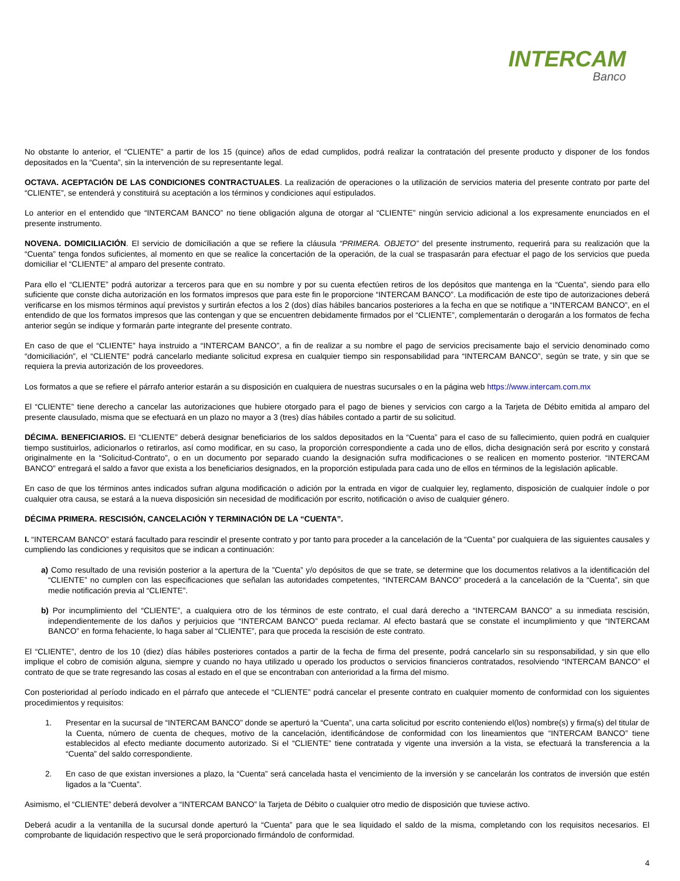INTERCAM
Banco
No obstante lo anterior, el “CLIENTE” a partir de los 15 (quince) años de edad cumplidos, podrá realizar la contratación del presente producto y disponer de los fondos depositados en la “Cuenta”, sin la intervención de su representante legal.
OCTAVA. ACEPTACIÓN DE LAS CONDICIONES CONTRACTUALES. La realización de operaciones o la utilización de servicios materia del presente contrato por parte del “CLIENTE”, se entenderá y constituirá su aceptación a los términos y condiciones aquí estipulados.
Lo anterior en el entendido que “INTERCAM BANCO” no tiene obligación alguna de otorgar al “CLIENTE” ningún servicio adicional a los expresamente enunciados en el presente instrumento.
NOVENA. DOMICILIACIÓN. El servicio de domiciliación a que se refiere la cláusula “PRIMERA. OBJETO” del presente instrumento, requerirá para su realización que la “Cuenta” tenga fondos suficientes, al momento en que se realice la concertación de la operación, de la cual se traspasarán para efectuar el pago de los servicios que pueda domiciliar el “CLIENTE” al amparo del presente contrato.
Para ello el “CLIENTE” podrá autorizar a terceros para que en su nombre y por su cuenta efectúen retiros de los depósitos que mantenga en la “Cuenta”, siendo para ello suficiente que conste dicha autorización en los formatos impresos que para este fin le proporcione “INTERCAM BANCO”. La modificación de este tipo de autorizaciones deberá verificarse en los mismos términos aquí previstos y surtirán efectos a los 2 (dos) días hábiles bancarios posteriores a la fecha en que se notifique a “INTERCAM BANCO”, en el entendido de que los formatos impresos que las contengan y que se encuentren debidamente firmados por el “CLIENTE”, complementarán o derogarán a los formatos de fecha anterior según se indique y formarán parte integrante del presente contrato.
En caso de que el “CLIENTE” haya instruido a “INTERCAM BANCO”, a fin de realizar a su nombre el pago de servicios precisamente bajo el servicio denominado como “domiciliación”, el “CLIENTE” podrá cancelarlo mediante solicitud expresa en cualquier tiempo sin responsabilidad para “INTERCAM BANCO”, según se trate, y sin que se requiera la previa autorización de los proveedores.
Los formatos a que se refiere el párrafo anterior estarán a su disposición en cualquiera de nuestras sucursales o en la página web https://www.intercam.com.mx
El “CLIENTE” tiene derecho a cancelar las autorizaciones que hubiere otorgado para el pago de bienes y servicios con cargo a la Tarjeta de Débito emitida al amparo del presente clausulado, misma que se efectuará en un plazo no mayor a 3 (tres) días hábiles contado a partir de su solicitud.
DÉCIMA. BENEFICIARIOS. El “CLIENTE” deberá designar beneficiarios de los saldos depositados en la “Cuenta” para el caso de su fallecimiento, quien podrá en cualquier tiempo sustituirlos, adicionarlos o retirarlos, así como modificar, en su caso, la proporción correspondiente a cada uno de ellos, dicha designación será por escrito y constará originalmente en la “Solicitud-Contrato”, o en un documento por separado cuando la designación sufra modificaciones o se realicen en momento posterior. “INTERCAM BANCO” entregará el saldo a favor que exista a los beneficiarios designados, en la proporción estipulada para cada uno de ellos en términos de la legislación aplicable.
En caso de que los términos antes indicados sufran alguna modificación o adición por la entrada en vigor de cualquier ley, reglamento, disposición de cualquier índole o por cualquier otra causa, se estará a la nueva disposición sin necesidad de modificación por escrito, notificación o aviso de cualquier género.
DÉCIMA PRIMERA. RESCISIÓN, CANCELACIÓN Y TERMINACIÓN DE LA “CUENTA”.
I. “INTERCAM BANCO” estará facultado para rescindir el presente contrato y por tanto para proceder a la cancelación de la “Cuenta” por cualquiera de las siguientes causales y cumpliendo las condiciones y requisitos que se indican a continuación:
a) Como resultado de una revisión posterior a la apertura de la ”Cuenta” y/o depósitos de que se trate, se determine que los documentos relativos a la identificación del “CLIENTE” no cumplen con las especificaciones que señalan las autoridades competentes, “INTERCAM BANCO” procederá a la cancelación de la “Cuenta”, sin que medie notificación previa al “CLIENTE”.
b) Por incumplimiento del “CLIENTE”, a cualquiera otro de los términos de este contrato, el cual dará derecho a “INTERCAM BANCO” a su inmediata rescisión, independientemente de los daños y perjuicios que “INTERCAM BANCO” pueda reclamar. Al efecto bastará que se constate el incumplimiento y que “INTERCAM BANCO” en forma fehaciente, lo haga saber al “CLIENTE”, para que proceda la rescisión de este contrato.
El “CLIENTE”, dentro de los 10 (diez) días hábiles posteriores contados a partir de la fecha de firma del presente, podrá cancelarlo sin su responsabilidad, y sin que ello implique el cobro de comisión alguna, siempre y cuando no haya utilizado u operado los productos o servicios financieros contratados, resolviendo “INTERCAM BANCO” el contrato de que se trate regresando las cosas al estado en el que se encontraban con anterioridad a la firma del mismo.
Con posterioridad al período indicado en el párrafo que antecede el “CLIENTE” podrá cancelar el presente contrato en cualquier momento de conformidad con los siguientes procedimientos y requisitos:
1. Presentar en la sucursal de “INTERCAM BANCO” donde se aperturó la “Cuenta”, una carta solicitud por escrito conteniendo el(los) nombre(s) y firma(s) del titular de la Cuenta, número de cuenta de cheques, motivo de la cancelación, identificándose de conformidad con los lineamientos que “INTERCAM BANCO” tiene establecidos al efecto mediante documento autorizado. Si el “CLIENTE” tiene contratada y vigente una inversión a la vista, se efectuará la transferencia a la “Cuenta” del saldo correspondiente.
2. En caso de que existan inversiones a plazo, la “Cuenta” será cancelada hasta el vencimiento de la inversión y se cancelarán los contratos de inversión que estén ligados a la “Cuenta”.
Asimismo, el “CLIENTE” deberá devolver a “INTERCAM BANCO” la Tarjeta de Débito o cualquier otro medio de disposición que tuviese activo.
Deberá acudir a la ventanilla de la sucursal donde aperturó la “Cuenta” para que le sea liquidado el saldo de la misma, completando con los requisitos necesarios. El comprobante de liquidación respectivo que le será proporcionado firmándolo de conformidad.
4